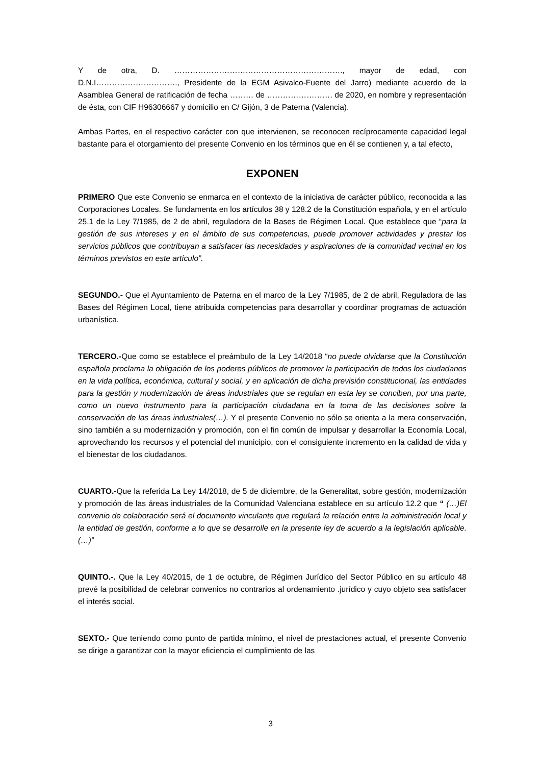Y de otra, D. ………………………………………………………., mayor de edad, con D.N.I…………………………., Presidente de la EGM Asivalco-Fuente del Jarro) mediante acuerdo de la Asamblea General de ratificación de fecha ……… de ……………………. de 2020, en nombre y representación de ésta, con CIF H96306667 y domicilio en C/ Gijón, 3 de Paterna (Valencia).
Ambas Partes, en el respectivo carácter con que intervienen, se reconocen recíprocamente capacidad legal bastante para el otorgamiento del presente Convenio en los términos que en él se contienen y, a tal efecto,
EXPONEN
PRIMERO Que este Convenio se enmarca en el contexto de la iniciativa de carácter público, reconocida a las Corporaciones Locales. Se fundamenta en los artículos 38 y 128.2 de la Constitución española, y en el artículo 25.1 de la Ley 7/1985, de 2 de abril, reguladora de la Bases de Régimen Local. Que establece que “para la gestión de sus intereses y en el ámbito de sus competencias, puede promover actividades y prestar los servicios públicos que contribuyan a satisfacer las necesidades y aspiraciones de la comunidad vecinal en los términos previstos en este artículo”.
SEGUNDO.- Que el Ayuntamiento de Paterna en el marco de la Ley 7/1985, de 2 de abril, Reguladora de las Bases del Régimen Local, tiene atribuida competencias para desarrollar y coordinar programas de actuación urbanística.
TERCERO.-Que como se establece el preámbulo de la Ley 14/2018 “no puede olvidarse que la Constitución española proclama la obligación de los poderes públicos de promover la participación de todos los ciudadanos en la vida política, económica, cultural y social, y en aplicación de dicha previsión constitucional, las entidades para la gestión y modernización de áreas industriales que se regulan en esta ley se conciben, por una parte, como un nuevo instrumento para la participación ciudadana en la toma de las decisiones sobre la conservación de las áreas industriales(…). Y el presente Convenio no sólo se orienta a la mera conservación, sino también a su modernización y promoción, con el fin común de impulsar y desarrollar la Economía Local, aprovechando los recursos y el potencial del municipio, con el consiguiente incremento en la calidad de vida y el bienestar de los ciudadanos.
CUARTO.-Que la referida La Ley 14/2018, de 5 de diciembre, de la Generalitat, sobre gestión, modernización y promoción de las áreas industriales de la Comunidad Valenciana establece en su artículo 12.2 que “ (…)El convenio de colaboración será el documento vinculante que regulará la relación entre la administración local y la entidad de gestión, conforme a lo que se desarrolle en la presente ley de acuerdo a la legislación aplicable. (…)”
QUINTO.-. Que la Ley 40/2015, de 1 de octubre, de Régimen Jurídico del Sector Público en su artículo 48 prevé la posibilidad de celebrar convenios no contrarios al ordenamiento .jurídico y cuyo objeto sea satisfacer el interés social.
SEXTO.- Que teniendo como punto de partida mínimo, el nivel de prestaciones actual, el presente Convenio se dirige a garantizar con la mayor eficiencia el cumplimiento de las
3